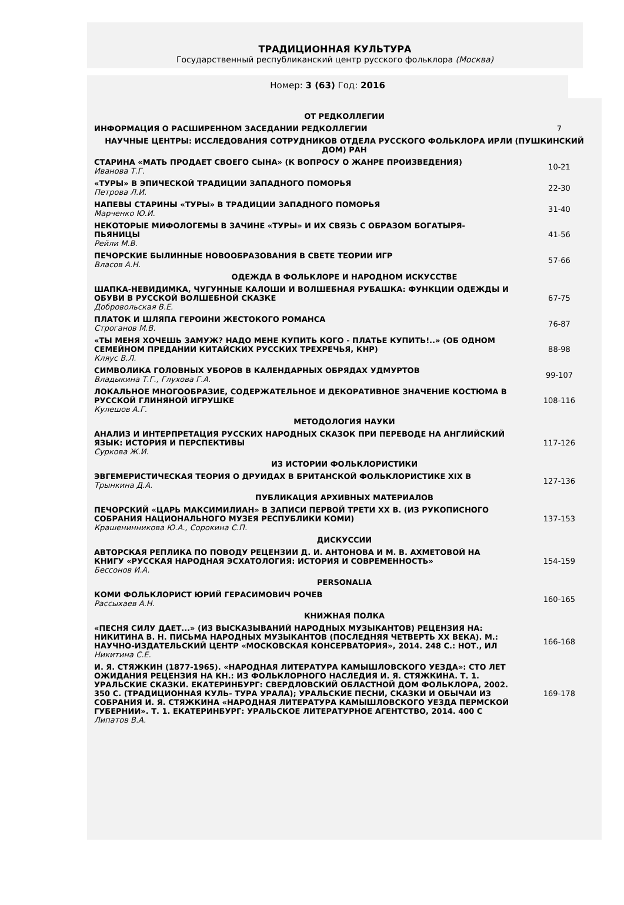ТРАДИЦИОННАЯ КУЛЬТУРА
Государственный республиканский центр русского фольклора (Москва)
Номер: 3 (63) Год: 2016
| ОТ РЕДКОЛЛЕГИИ | |
| ИНФОРМАЦИЯ О РАСШИРЕННОМ ЗАСЕДАНИИ РЕДКОЛЛЕГИИ | 7 |
| НАУЧНЫЕ ЦЕНТРЫ: ИССЛЕДОВАНИЯ СОТРУДНИКОВ ОТДЕЛА РУССКОГО ФОЛЬКЛОРА ИРЛИ (ПУШКИНСКИЙ ДОМ) РАН | |
| СТАРИНА «МАТЬ ПРОДАЕТ СВОЕГО СЫНА» (К ВОПРОСУ О ЖАНРЕ ПРОИЗВЕДЕНИЯ) Иванова Т.Г. | 10-21 |
| «ТУРЫ» В ЭПИЧЕСКОЙ ТРАДИЦИИ ЗАПАДНОГО ПОМОРЬЯ Петрова Л.И. | 22-30 |
| НАПЕВЫ СТАРИНЫ «ТУРЫ» В ТРАДИЦИИ ЗАПАДНОГО ПОМОРЬЯ Марченко Ю.И. | 31-40 |
| НЕКОТОРЫЕ МИФОЛОГЕМЫ В ЗАЧИНЕ «ТУРЫ» И ИХ СВЯЗЬ С ОБРАЗОМ БОГАТЫРЯ-ПЬЯНИЦЫ Рейли М.В. | 41-56 |
| ПЕЧОРСКИЕ БЫЛИННЫЕ НОВООБРАЗОВАНИЯ В СВЕТЕ ТЕОРИИ ИГР Власов А.Н. | 57-66 |
| ОДЕЖДА В ФОЛЬКЛОРЕ И НАРОДНОМ ИСКУССТВЕ | |
| ШАПКА-НЕВИДИМКА, ЧУГУННЫЕ КАЛОШИ И ВОЛШЕБНАЯ РУБАШКА: ФУНКЦИИ ОДЕЖДЫ И ОБУВИ В РУССКОЙ ВОЛШЕБНОЙ СКАЗКЕ Добровольская В.Е. | 67-75 |
| ПЛАТОК И ШЛЯПА ГЕРОИНИ ЖЕСТОКОГО РОМАНСА Строганов М.В. | 76-87 |
| «ТЫ МЕНЯ ХОЧЕШЬ ЗАМУЖ? НАДО МЕНЕ КУПИТЬ КОГО - ПЛАТЬЕ КУПИТЬ!..» (ОБ ОДНОМ СЕМЕЙНОМ ПРЕДАНИИ КИТАЙСКИХ РУССКИХ ТРЕХРЕЧЬЯ, КНР) Кляус В.Л. | 88-98 |
| СИМВОЛИКА ГОЛОВНЫХ УБОРОВ В КАЛЕНДАРНЫХ ОБРЯДАХ УДМУРТОВ Владыкина Т.Г., Глухова Г.А. | 99-107 |
| ЛОКАЛЬНОЕ МНОГООБРАЗИЕ, СОДЕРЖАТЕЛЬНОЕ И ДЕКОРАТИВНОЕ ЗНАЧЕНИЕ КОСТЮМА В РУССКОЙ ГЛИНЯНОЙ ИГРУШКЕ Кулешов А.Г. | 108-116 |
| МЕТОДОЛОГИЯ НАУКИ | |
| АНАЛИЗ И ИНТЕРПРЕТАЦИЯ РУССКИХ НАРОДНЫХ СКАЗОК ПРИ ПЕРЕВОДЕ НА АНГЛИЙСКИЙ ЯЗЫК: ИСТОРИЯ И ПЕРСПЕКТИВЫ Суркова Ж.И. | 117-126 |
| ИЗ ИСТОРИИ ФОЛЬКЛОРИСТИКИ | |
| ЭВГЕМЕРИСТИЧЕСКАЯ ТЕОРИЯ О ДРУИДАХ В БРИТАНСКОЙ ФОЛЬКЛОРИСТИКЕ XIX В Трынкина Д.А. | 127-136 |
| ПУБЛИКАЦИЯ АРХИВНЫХ МАТЕРИАЛОВ | |
| ПЕЧОРСКИЙ «ЦАРЬ МАКСИМИЛИАН» В ЗАПИСИ ПЕРВОЙ ТРЕТИ XX В. (ИЗ РУКОПИСНОГО СОБРАНИЯ НАЦИОНАЛЬНОГО МУЗЕЯ РЕСПУБЛИКИ КОМИ) Крашенинникова Ю.А., Сорокина С.П. | 137-153 |
| ДИСКУССИИ | |
| АВТОРСКАЯ РЕПЛИКА ПО ПОВОДУ РЕЦЕНЗИИ Д. И. АНТОНОВА И М. В. АХМЕТОВОЙ НА КНИГУ «РУССКАЯ НАРОДНАЯ ЭСХАТОЛОГИЯ: ИСТОРИЯ И СОВРЕМЕННОСТЬ» Бессонов И.А. | 154-159 |
| PERSONALIA | |
| КОМИ ФОЛЬКЛОРИСТ ЮРИЙ ГЕРАСИМОВИЧ РОЧЕВ Рассыхаев А.Н. | 160-165 |
| КНИЖНАЯ ПОЛКА | |
| «ПЕСНЯ СИЛУ ДАЕТ...» (ИЗ ВЫСКАЗЫВАНИЙ НАРОДНЫХ МУЗЫКАНТОВ) РЕЦЕНЗИЯ НА: НИКИТИНА В. Н. ПИСЬМА НАРОДНЫХ МУЗЫКАНТОВ (ПОСЛЕДНЯЯ ЧЕТВЕРТЬ XX ВЕКА). М.: НАУЧНО-ИЗДАТЕЛЬСКИЙ ЦЕНТР «МОСКОВСКАЯ КОНСЕРВАТОРИЯ», 2014. 248 С.: НОТ., ИЛ Никитина С.Е. | 166-168 |
| И. Я. СТЯЖКИН (1877-1965). «НАРОДНАЯ ЛИТЕРАТУРА КАМЫШЛОВСКОГО УЕЗДА»: СТО ЛЕТ ОЖИДАНИЯ РЕЦЕНЗИЯ НА КН.: ИЗ ФОЛЬКЛОРНОГО НАСЛЕДИЯ И. Я. СТЯЖКИНА. Т. 1. УРАЛЬСКИЕ СКАЗКИ. ЕКАТЕРИНБУРГ: СВЕРДЛОВСКИЙ ОБЛАСТНОЙ ДОМ ФОЛЬКЛОРА, 2002. 350 С. (ТРАДИЦИОННАЯ КУЛЬ- ТУРА УРАЛА); УРАЛЬСКИЕ ПЕСНИ, СКАЗКИ И ОБЫЧАИ ИЗ СОБРАНИЯ И. Я. СТЯЖКИНА «НАРОДНАЯ ЛИТЕРАТУРА КАМЫШЛОВСКОГО УЕЗДА ПЕРМСКОЙ ГУБЕРНИИ». Т. 1. ЕКАТЕРИНБУРГ: УРАЛЬСКОЕ ЛИТЕРАТУРНОЕ АГЕНТСТВО, 2014. 400 С Липатов В.А. | 169-178 |